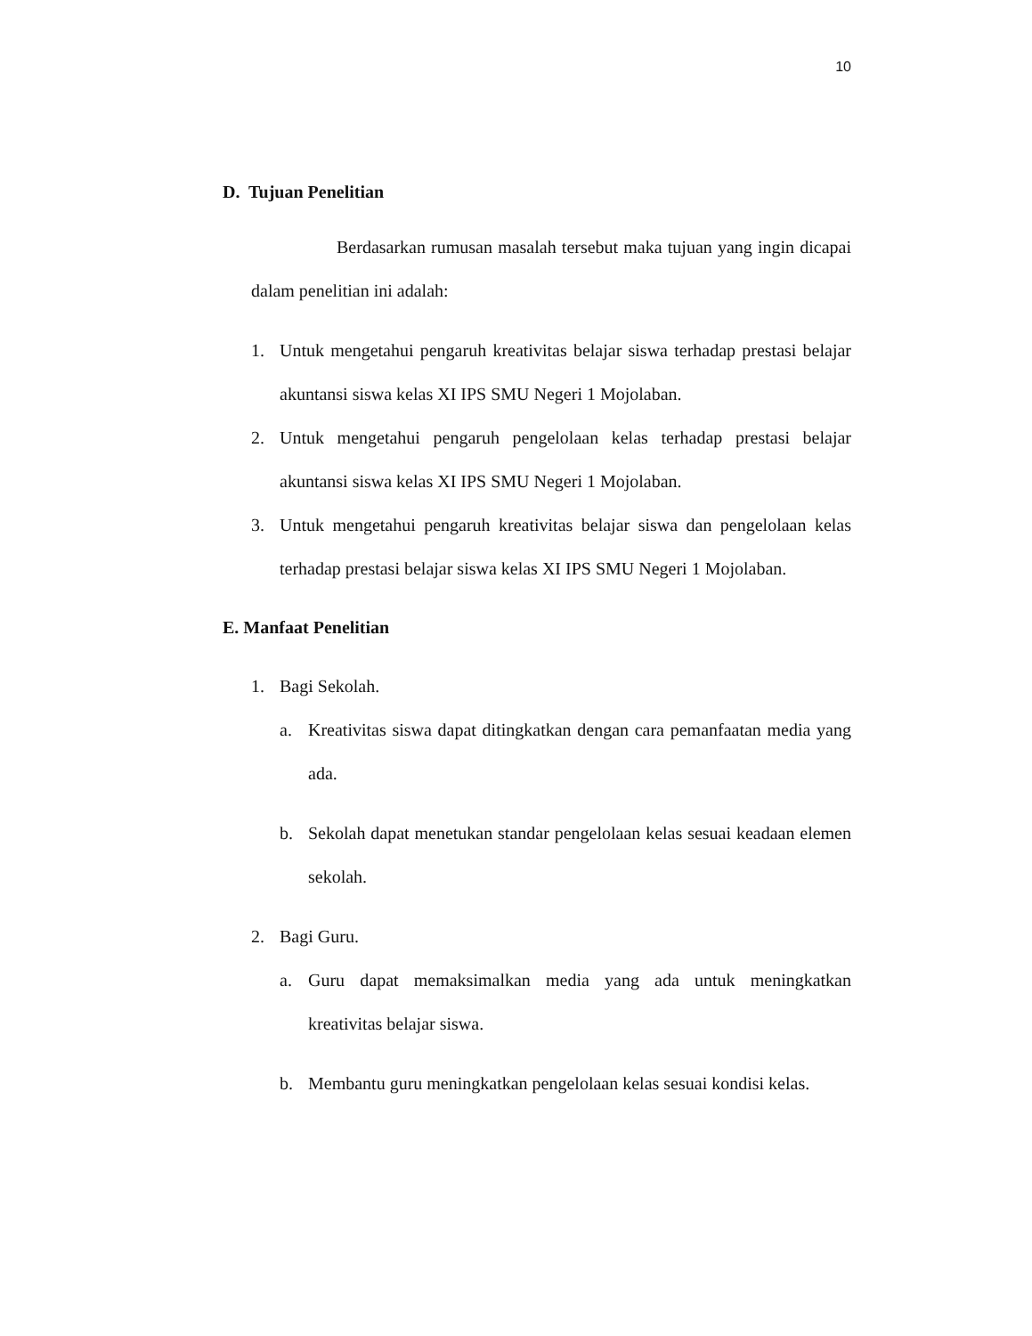10
D. Tujuan Penelitian
Berdasarkan rumusan masalah tersebut maka tujuan yang ingin dicapai dalam penelitian ini adalah:
1. Untuk mengetahui pengaruh kreativitas belajar siswa terhadap prestasi belajar akuntansi siswa kelas XI IPS SMU Negeri 1 Mojolaban.
2. Untuk mengetahui pengaruh pengelolaan kelas terhadap prestasi belajar akuntansi siswa kelas XI IPS SMU Negeri 1 Mojolaban.
3. Untuk mengetahui pengaruh kreativitas belajar siswa dan pengelolaan kelas terhadap prestasi belajar siswa kelas XI IPS SMU Negeri 1 Mojolaban.
E. Manfaat Penelitian
1. Bagi Sekolah.
a. Kreativitas siswa dapat ditingkatkan dengan cara pemanfaatan media yang ada.
b. Sekolah dapat menetukan standar pengelolaan kelas sesuai keadaan elemen sekolah.
2. Bagi Guru.
a. Guru dapat memaksimalkan media yang ada untuk meningkatkan kreativitas belajar siswa.
b. Membantu guru meningkatkan pengelolaan kelas sesuai kondisi kelas.